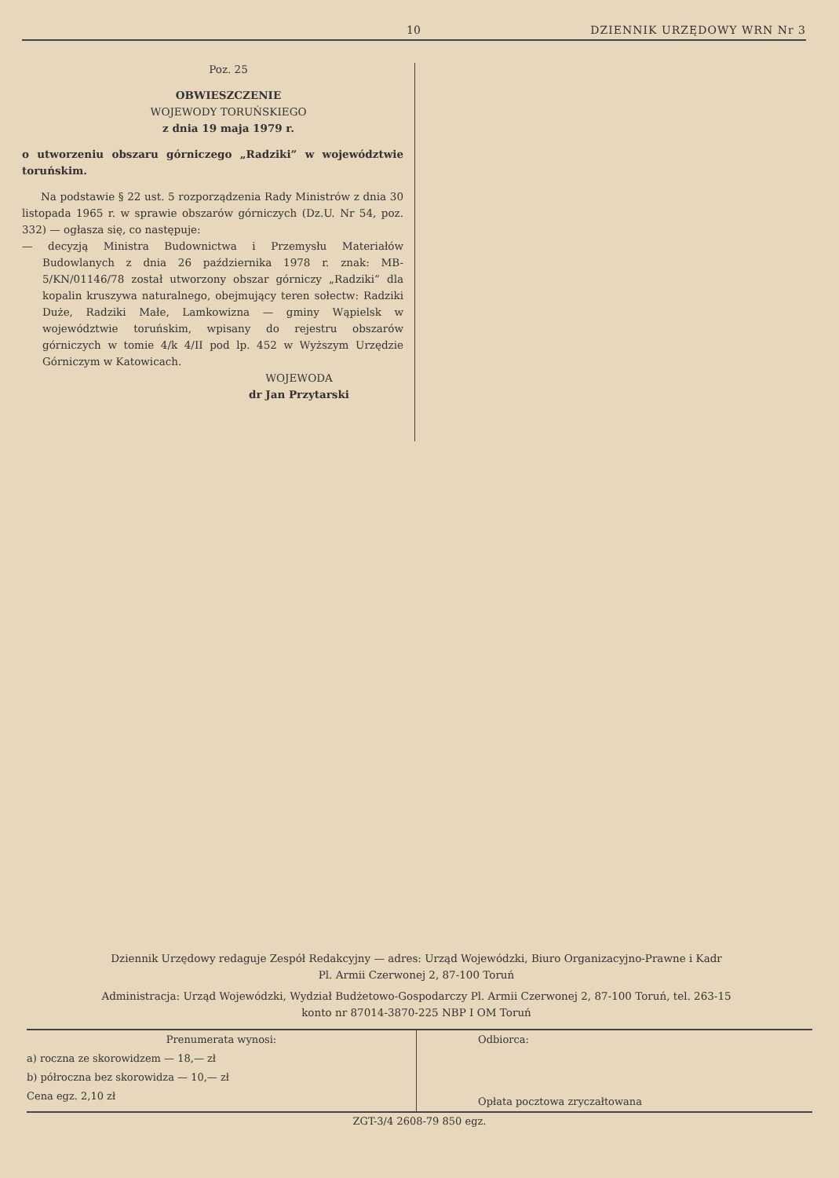10 DZIENNIK URZĘDOWY WRN Nr 3
Poz. 25
OBWIESZCZENIE
WOJEWODY TORUŃSKIEGO
z dnia 19 maja 1979 r.
o utworzeniu obszaru górniczego „Radziki” w województwie toruńskim.
Na podstawie § 22 ust. 5 rozporządzenia Rady Ministrów z dnia 30 listopada 1965 r. w sprawie obszarów górniczych (Dz.U. Nr 54, poz. 332) — ogłasza się, co następuje:
— decyzją Ministra Budownictwa i Przemysłu Materiałów Budowlanych z dnia 26 października 1978 r. znak: MB-5/KN/01146/78 został utworzony obszar górniczy „Radziki” dla kopalin kruszywa naturalnego, obejmujący teren sołectw: Radziki Duże, Radziki Małe, Lamkowizna — gminy Wąpielsk w województwie toruńskim, wpisany do rejestru obszarów górniczych w tomie 4/k 4/II pod lp. 452 w Wyższym Urzędzie Górniczym w Katowicach.
WOJEWODA
dr Jan Przytarski
Dziennik Urzędowy redaguje Zespół Redakcyjny — adres: Urząd Wojewódzki, Biuro Organizacyjno-Prawne i Kadr
Pl. Armii Czerwonej 2, 87-100 Toruń
Administracja: Urząd Wojewódzki, Wydział Budżetowo-Gospodarczy Pl. Armii Czerwonej 2, 87-100 Toruń, tel. 263-15
konto nr 87014-3870-225 NBP I OM Toruń
Prenumerata wynosi:
a) roczna ze skorowidzem — 18,— zł
b) półroczna bez skorowidza — 10,— zł
Cena egz. 2,10 zł
Odbiorca:
Opłata pocztowa zryczałtowana
ZGT-3/4 2608-79 850 egz.